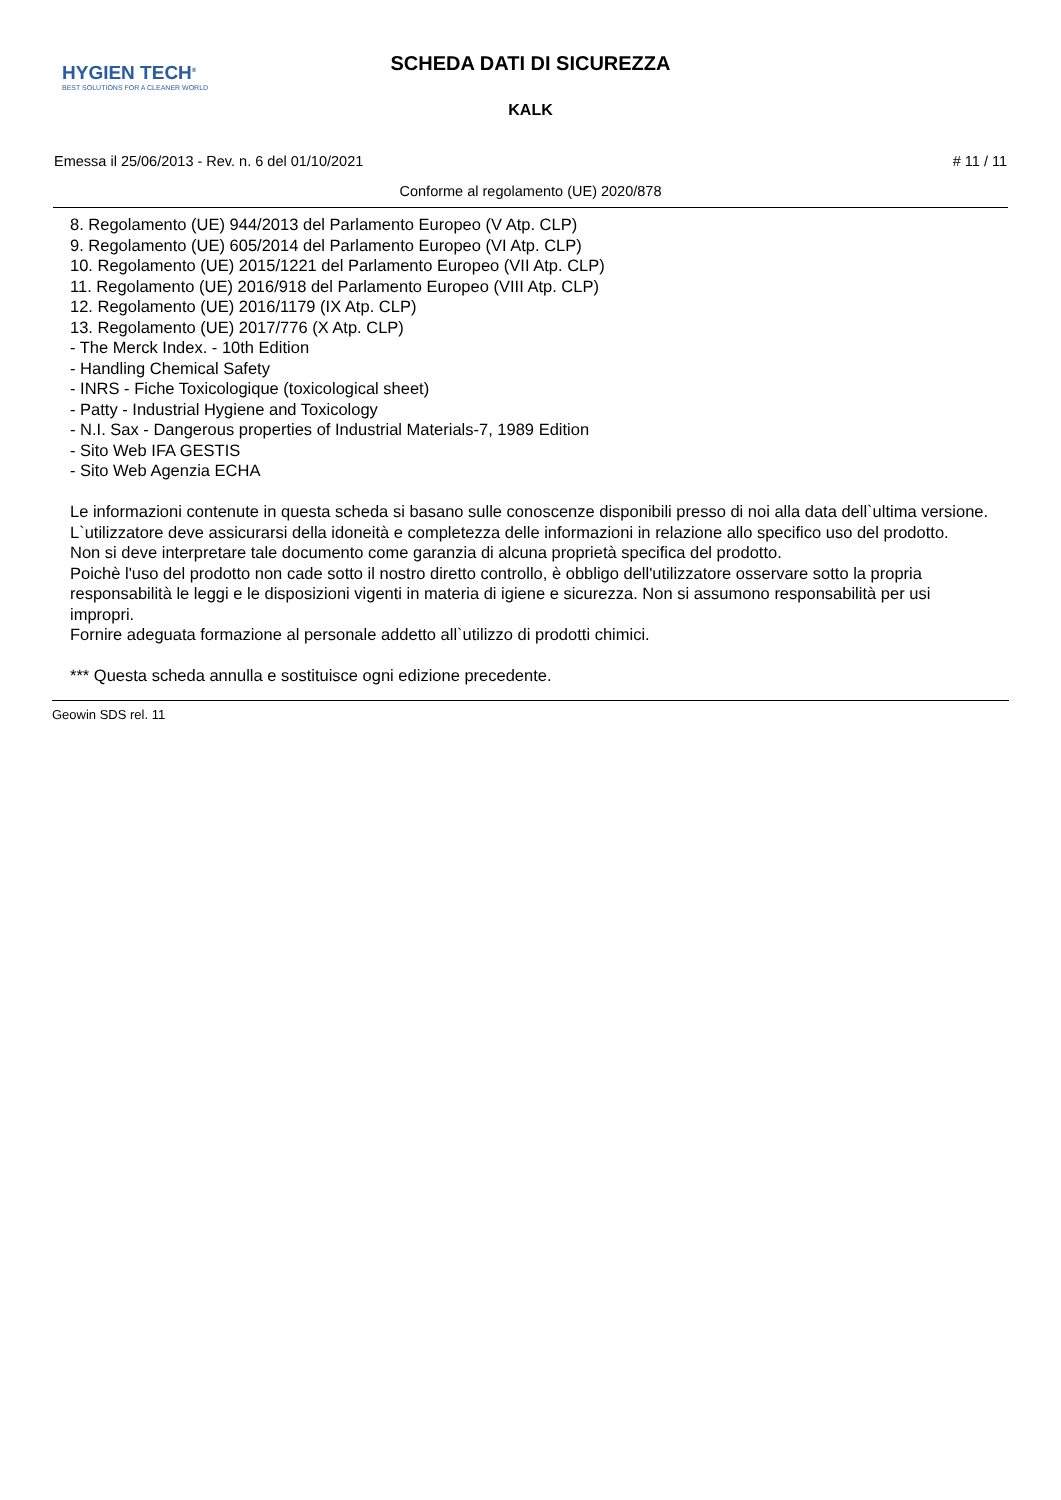HYGIEN TECH<sup>®</sup>
BEST SOLUTIONS FOR A CLEANER WORLD
SCHEDA DATI DI SICUREZZA
KALK
Emessa il 25/06/2013 - Rev. n. 6 del 01/10/2021 # 11 / 11
Conforme al regolamento (UE) 2020/878
8. Regolamento (UE) 944/2013 del Parlamento Europeo (V Atp. CLP)
9. Regolamento (UE) 605/2014 del Parlamento Europeo (VI Atp. CLP)
10. Regolamento (UE) 2015/1221 del Parlamento Europeo (VII Atp. CLP)
11. Regolamento (UE) 2016/918 del Parlamento Europeo (VIII Atp. CLP)
12. Regolamento (UE) 2016/1179 (IX Atp. CLP)
13. Regolamento (UE) 2017/776 (X Atp. CLP)
- The Merck Index. - 10th Edition
- Handling Chemical Safety
- INRS - Fiche Toxicologique (toxicological sheet)
- Patty - Industrial Hygiene and Toxicology
- N.I. Sax - Dangerous properties of Industrial Materials-7, 1989 Edition
- Sito Web IFA GESTIS
- Sito Web Agenzia ECHA
Le informazioni contenute in questa scheda si basano sulle conoscenze disponibili presso di noi alla data dell`ultima versione. L`utilizzatore deve assicurarsi della idoneità e completezza delle informazioni in relazione allo specifico uso del prodotto.
Non si deve interpretare tale documento come garanzia di alcuna proprietà specifica del prodotto.
Poichè l'uso del prodotto non cade sotto il nostro diretto controllo, è obbligo dell'utilizzatore osservare sotto la propria responsabilità le leggi e le disposizioni vigenti in materia di igiene e sicurezza. Non si assumono responsabilità per usi impropri.
Fornire adeguata formazione al personale addetto all`utilizzo di prodotti chimici.
*** Questa scheda annulla e sostituisce ogni edizione precedente.
Geowin SDS rel. 11